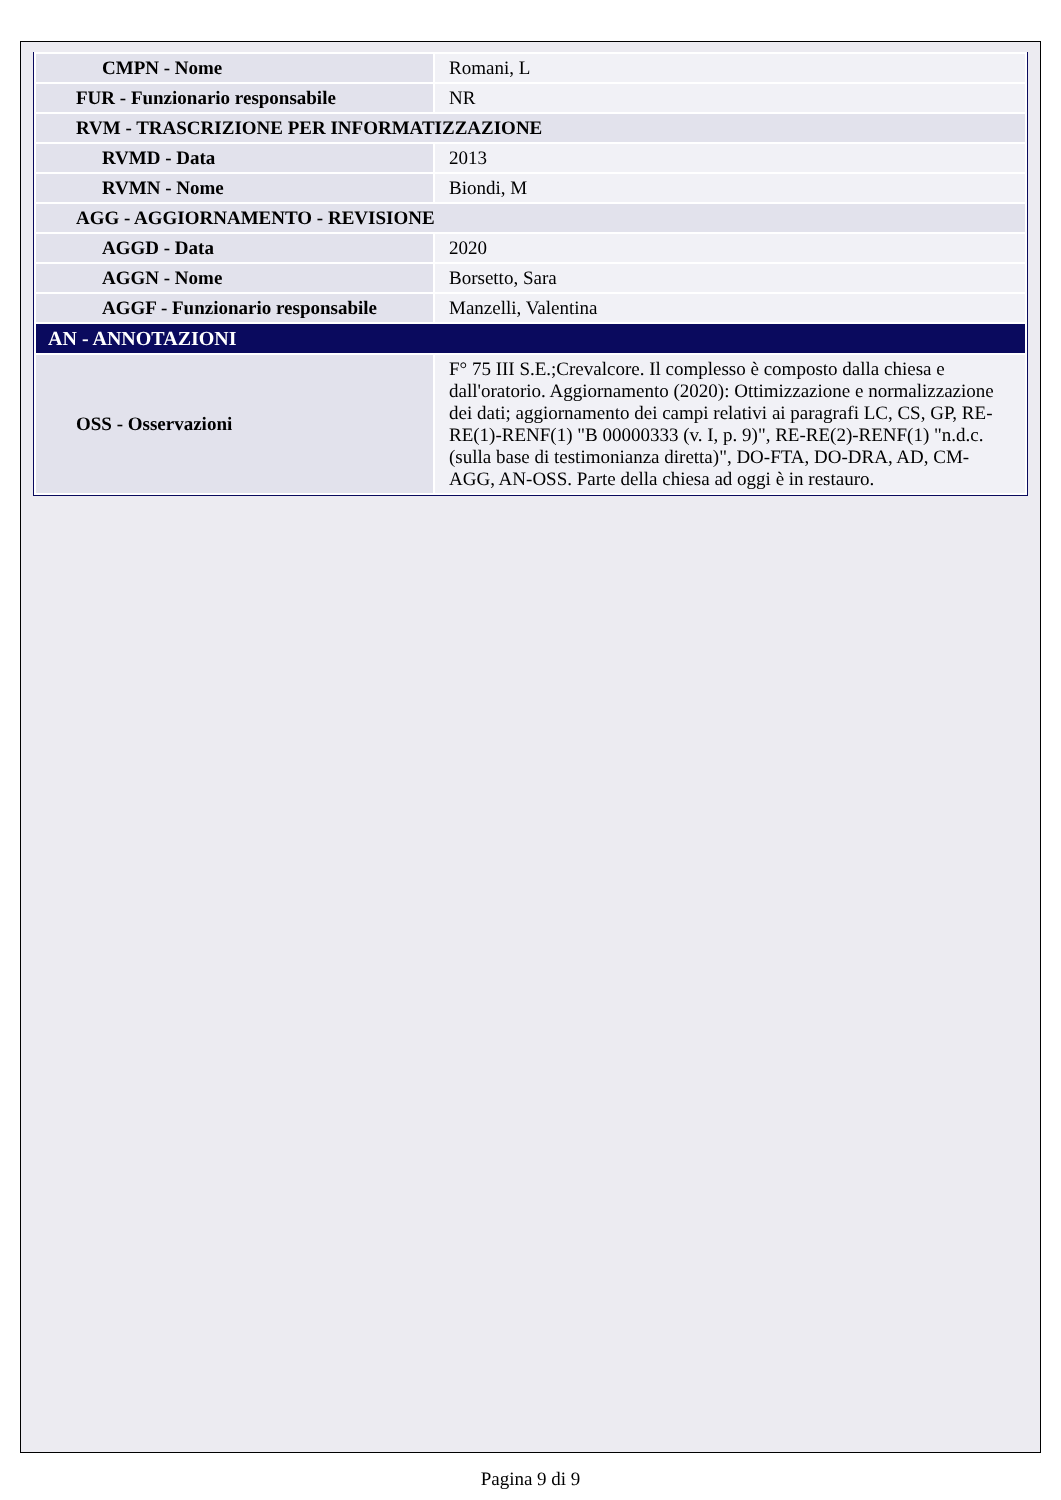| CMPN - Nome | Romani, L |
| FUR - Funzionario responsabile | NR |
| RVM - TRASCRIZIONE PER INFORMATIZZAZIONE | |
| RVMD - Data | 2013 |
| RVMN - Nome | Biondi, M |
| AGG - AGGIORNAMENTO - REVISIONE | |
| AGGD - Data | 2020 |
| AGGN - Nome | Borsetto, Sara |
| AGGF - Funzionario responsabile | Manzelli, Valentina |
| AN - ANNOTAZIONI | |
| OSS - Osservazioni | F° 75 III S.E.;Crevalcore. Il complesso è composto dalla chiesa e dall'oratorio. Aggiornamento (2020): Ottimizzazione e normalizzazione dei dati; aggiornamento dei campi relativi ai paragrafi LC, CS, GP, RE-RE(1)-RENF(1) "B 00000333 (v. I, p. 9)", RE-RE(2)-RENF(1) "n.d.c. (sulla base di testimonianza diretta)", DO-FTA, DO-DRA, AD, CM-AGG, AN-OSS. Parte della chiesa ad oggi è in restauro. |
Pagina 9 di 9